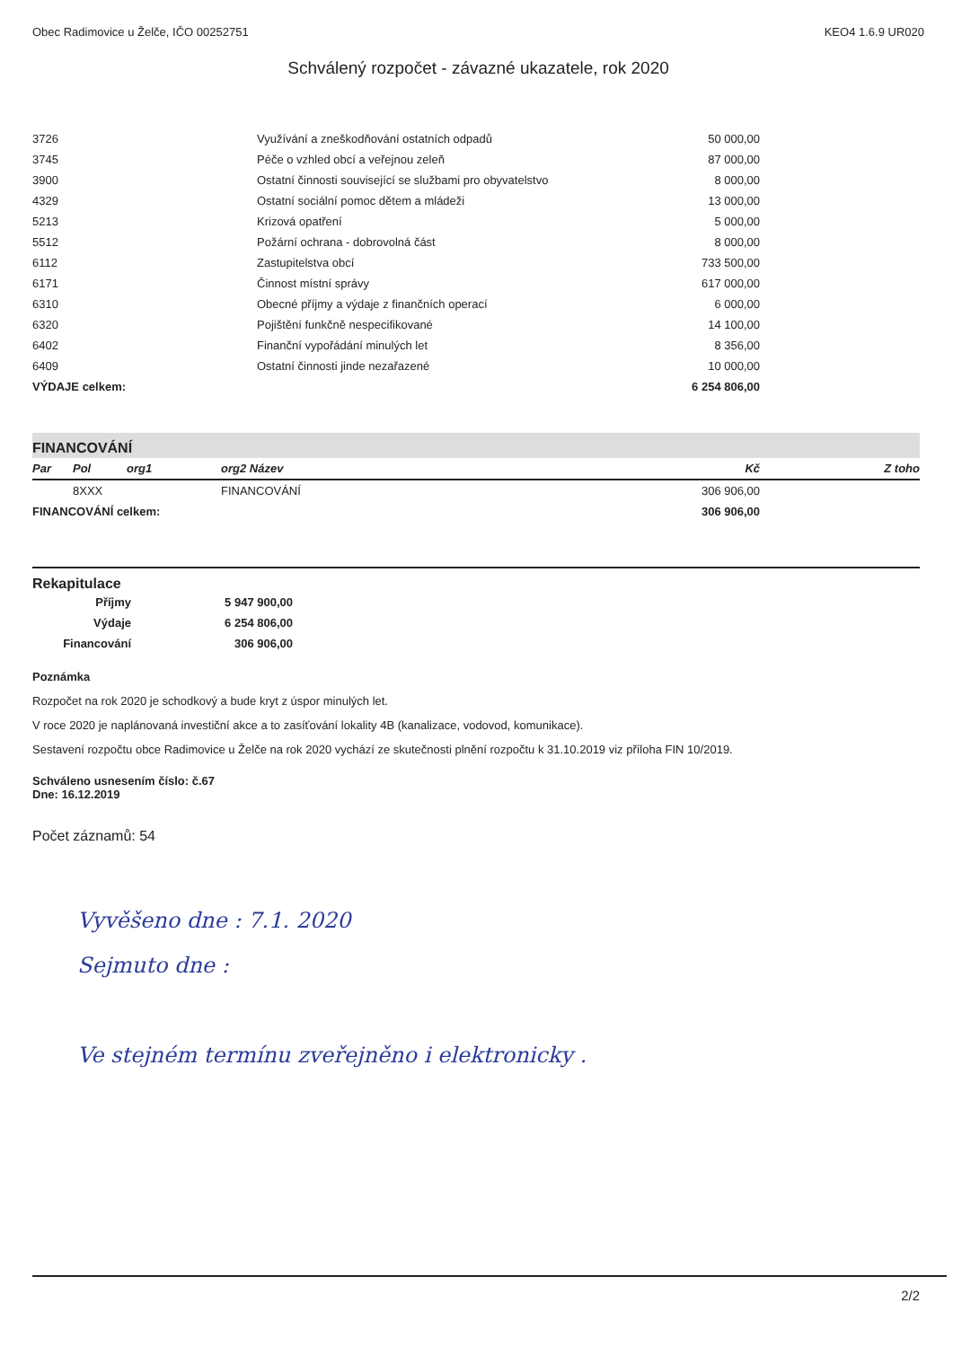Obec Radimovice u Želče, IČO 00252751 KEO4 1.6.9 UR020
Schválený rozpočet - závazné ukazatele, rok 2020
| 3726 | Využívání a zneškodňování ostatních odpadů | 50 000,00 |
| 3745 | Péče o vzhled obcí a veřejnou zeleň | 87 000,00 |
| 3900 | Ostatní činnosti související se službami pro obyvatelstvo | 8 000,00 |
| 4329 | Ostatní sociální pomoc dětem a mládeži | 13 000,00 |
| 5213 | Krizová opatření | 5 000,00 |
| 5512 | Požární ochrana - dobrovolná část | 8 000,00 |
| 6112 | Zastupitelstva obcí | 733 500,00 |
| 6171 | Činnost místní správy | 617 000,00 |
| 6310 | Obecné příjmy a výdaje z finančních operací | 6 000,00 |
| 6320 | Pojištění funkčně nespecifikované | 14 100,00 |
| 6402 | Finanční vypořádání minulých let | 8 356,00 |
| 6409 | Ostatní činnosti jinde nezařazené | 10 000,00 |
| VÝDAJE celkem: | | 6 254 806,00 |
FINANCOVÁNÍ
| Par | Pol | org1 | org2 Název | Kč | Z toho |
| --- | --- | --- | --- | --- | --- |
| | 8XXX | | FINANCOVÁNÍ | 306 906,00 | |
| FINANCOVÁNÍ celkem: | | | | 306 906,00 | |
Rekapitulace
| Příjmy | 5 947 900,00 |
| Výdaje | 6 254 806,00 |
| Financování | 306 906,00 |
Poznámka
Rozpočet na rok 2020 je schodkový a bude kryt z úspor minulých let.
V roce 2020 je naplánovaná investiční akce a to zasíťování lokality 4B (kanalizace, vodovod, komunikace).
Sestavení rozpočtu obce Radimovice u Želče na rok 2020 vychází ze skutečnosti plnění rozpočtu k 31.10.2019 viz příloha FIN 10/2019.
Schváleno usnesením číslo: č.67
Dne: 16.12.2019
Počet záznamů: 54
Vyvěšeno dne : 7.1. 2020
Sejmuto dne :
Ve stejném termínu zveřejněno i elektronicky .
2/2